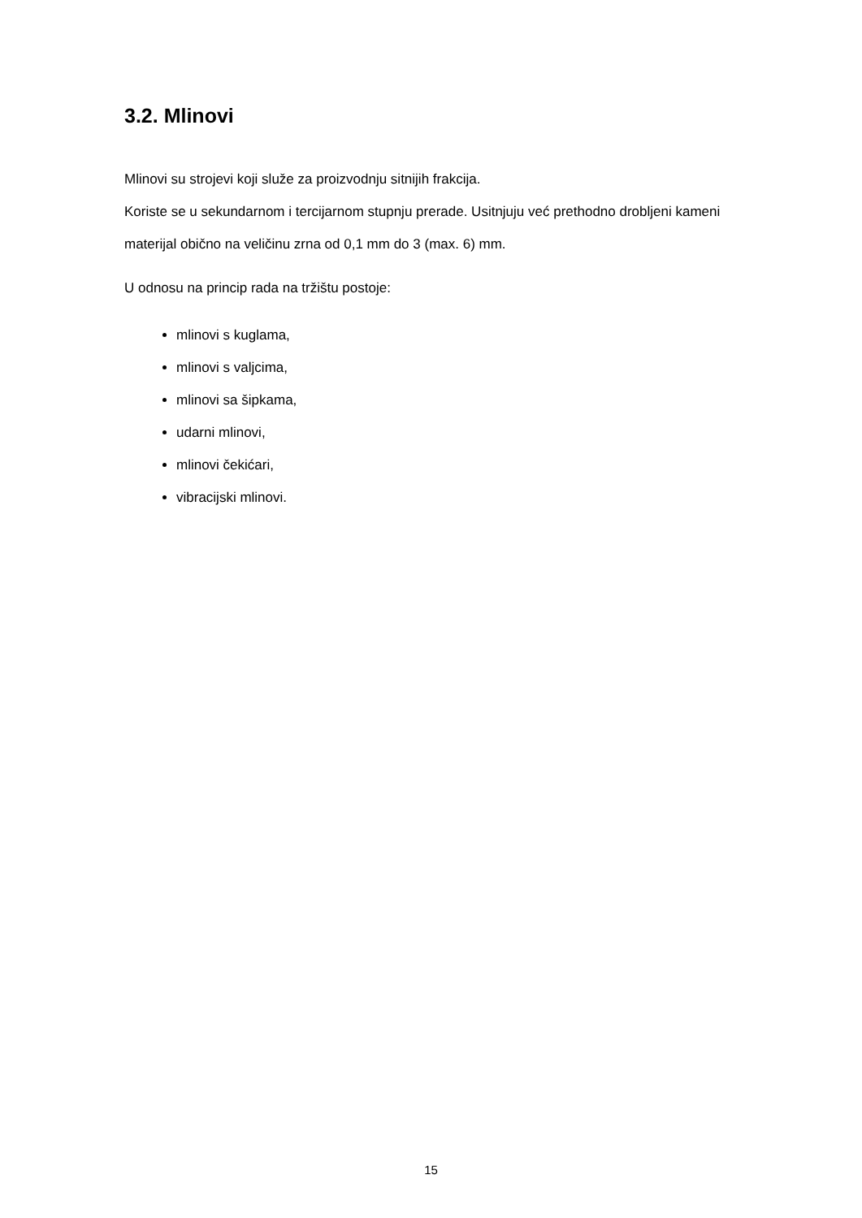3.2. Mlinovi
Mlinovi su strojevi koji služe za proizvodnju sitnijih frakcija.
Koriste se u sekundarnom i tercijarnom stupnju prerade. Usitnjuju već prethodno drobljeni kameni materijal obično na veličinu zrna od 0,1 mm do 3 (max. 6) mm.
U odnosu na princip rada na tržištu postoje:
mlinovi s kuglama,
mlinovi s valjcima,
mlinovi sa šipkama,
udarni mlinovi,
mlinovi čekićari,
vibracijski mlinovi.
15